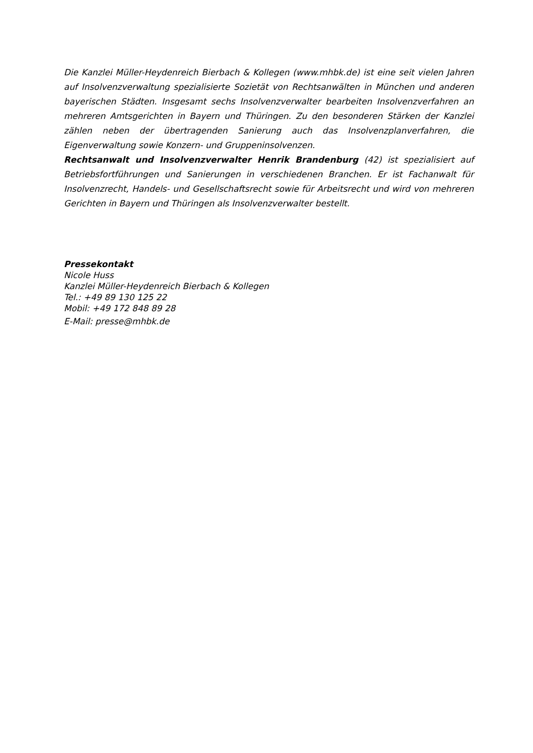Die Kanzlei Müller-Heydenreich Bierbach & Kollegen (www.mhbk.de) ist eine seit vielen Jahren auf Insolvenzverwaltung spezialisierte Sozietät von Rechtsanwälten in München und anderen bayerischen Städten. Insgesamt sechs Insolvenzverwalter bearbeiten Insolvenzverfahren an mehreren Amtsgerichten in Bayern und Thüringen. Zu den besonderen Stärken der Kanzlei zählen neben der übertragenden Sanierung auch das Insolvenzplanverfahren, die Eigenverwaltung sowie Konzern- und Gruppeninsolvenzen.
Rechtsanwalt und Insolvenzverwalter Henrik Brandenburg (42) ist spezialisiert auf Betriebsfortführungen und Sanierungen in verschiedenen Branchen. Er ist Fachanwalt für Insolvenzrecht, Handels- und Gesellschaftsrecht sowie für Arbeitsrecht und wird von mehreren Gerichten in Bayern und Thüringen als Insolvenzverwalter bestellt.
Pressekontakt
Nicole Huss
Kanzlei Müller-Heydenreich Bierbach & Kollegen
Tel.: +49 89 130 125 22
Mobil: +49 172 848 89 28
E-Mail: presse@mhbk.de